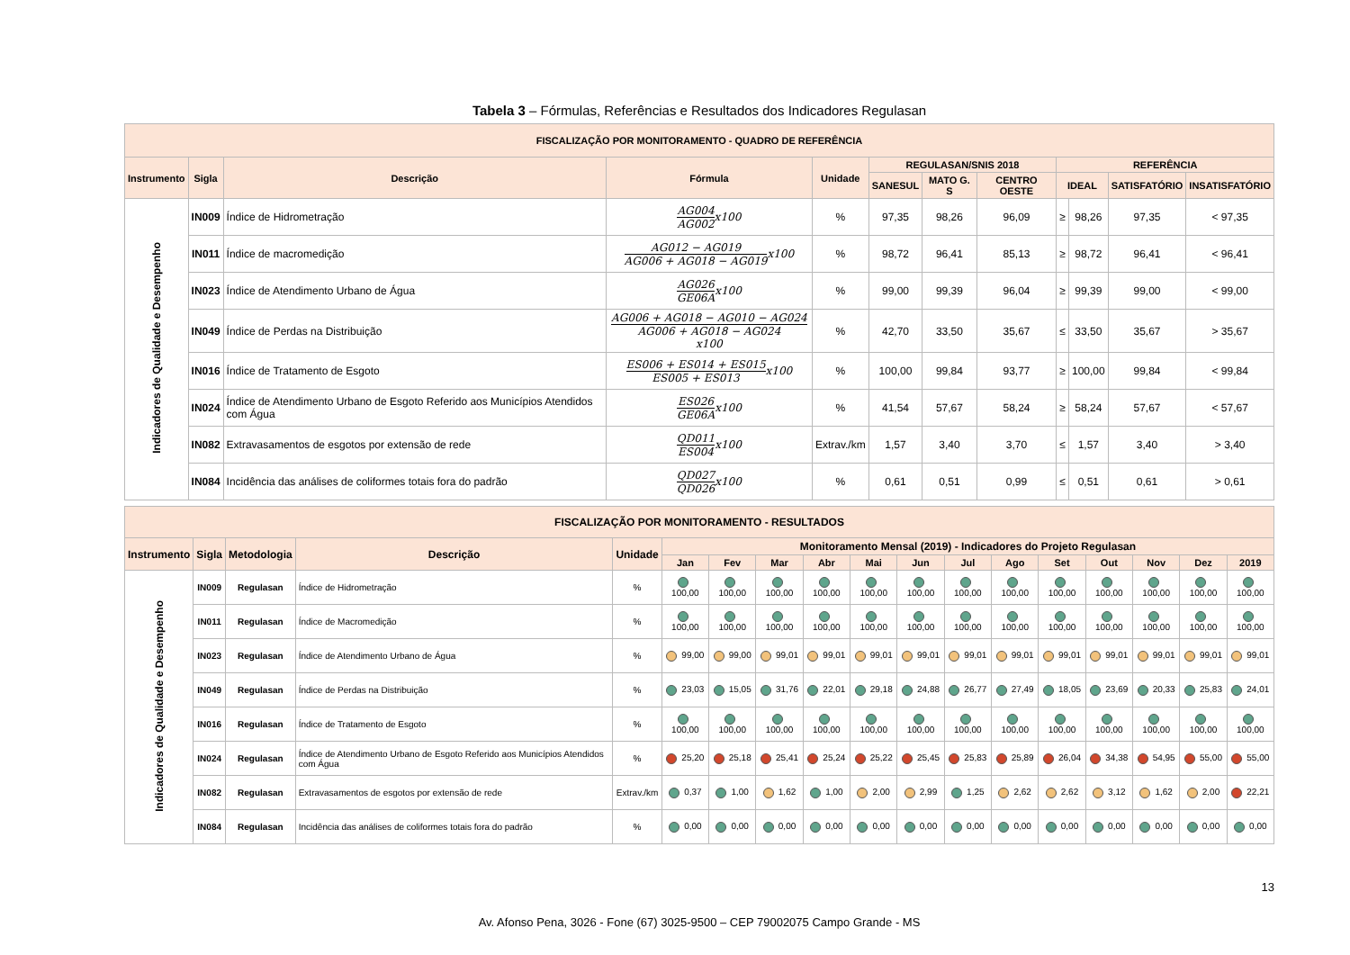Tabela 3 – Fórmulas, Referências e Resultados dos Indicadores Regulasan
| FISCALIZAÇÃO POR MONITORAMENTO - QUADRO DE REFERÊNCIA | | | | | | | | | | | |
| --- | --- | --- | --- | --- | --- | --- | --- | --- | --- | --- | --- |
| Instrumento | Sigla | Descrição | Fórmula | Unidade | REGULASAN/SNIS 2018 | | | REFERÊNCIA | | | |
| | | | | | SANESUL | MATO G. S | CENTRO OESTE | IDEAL | | SATISFATÓRIO | INSATISFATÓRIO |
| Indicadores de Qualidade e Desempenho | IN009 | Índice de Hidrometração | AG004 AG002 x100 | % | 97,35 | 98,26 | 96,09 | ≥ | 98,26 | 97,35 | < 97,35 |
| | IN011 | Índice de macromedição | AG012 − AG019 AG006 + AG018 − AG019 x100 | % | 98,72 | 96,41 | 85,13 | ≥ | 98,72 | 96,41 | < 96,41 |
| | IN023 | Índice de Atendimento Urbano de Água | AG026 GE06A x100 | % | 99,00 | 99,39 | 96,04 | ≥ | 99,39 | 99,00 | < 99,00 |
| | IN049 | Índice de Perdas na Distribuição | AG006 + AG018 − AG010 − AG024 AG006 + AG018 − AG024 x100 | % | 42,70 | 33,50 | 35,67 | ≤ | 33,50 | 35,67 | > 35,67 |
| | IN016 | Índice de Tratamento de Esgoto | ES006 + ES014 + ES015 ES005 + ES013 x100 | % | 100,00 | 99,84 | 93,77 | ≥ | 100,00 | 99,84 | < 99,84 |
| | IN024 | Índice de Atendimento Urbano de Esgoto Referido aos Municípios Atendidos com Água | ES026 GE06A x100 | % | 41,54 | 57,67 | 58,24 | ≥ | 58,24 | 57,67 | < 57,67 |
| | IN082 | Extravasamentos de esgotos por extensão de rede | QD011 ES004 x100 | Extrav./km | 1,57 | 3,40 | 3,70 | ≤ | 1,57 | 3,40 | > 3,40 |
| | IN084 | Incidência das análises de coliformes totais fora do padrão | QD027 QD026 x100 | % | 0,61 | 0,51 | 0,99 | ≤ | 0,51 | 0,61 | > 0,61 |
| FISCALIZAÇÃO POR MONITORAMENTO - RESULTADOS | | | | | | | | | | | | | | | | | |
| --- | --- | --- | --- | --- | --- | --- | --- | --- | --- | --- | --- | --- | --- | --- | --- | --- | --- |
| Instrumento | Sigla | Metodologia | Descrição | Unidade | Monitoramento Mensal (2019) - Indicadores do Projeto Regulasan | | | | | | | | | | | | |
| | | | | | Jan | Fev | Mar | Abr | Mai | Jun | Jul | Ago | Set | Out | Nov | Dez | 2019 |
| Indicadores de Qualidade e Desempenho | IN009 | Regulasan | Índice de Hidrometração | % | 100,00 | 100,00 | 100,00 | 100,00 | 100,00 | 100,00 | 100,00 | 100,00 | 100,00 | 100,00 | 100,00 | 100,00 | 100,00 |
| | IN011 | Regulasan | Índice de Macromedição | % | 100,00 | 100,00 | 100,00 | 100,00 | 100,00 | 100,00 | 100,00 | 100,00 | 100,00 | 100,00 | 100,00 | 100,00 | 100,00 |
| | IN023 | Regulasan | Índice de Atendimento Urbano de Água | % | 99,00 | 99,00 | 99,01 | 99,01 | 99,01 | 99,01 | 99,01 | 99,01 | 99,01 | 99,01 | 99,01 | 99,01 | 99,01 |
| | IN049 | Regulasan | Índice de Perdas na Distribuição | % | 23,03 | 15,05 | 31,76 | 22,01 | 29,18 | 24,88 | 26,77 | 27,49 | 18,05 | 23,69 | 20,33 | 25,83 | 24,01 |
| | IN016 | Regulasan | Índice de Tratamento de Esgoto | % | 100,00 | 100,00 | 100,00 | 100,00 | 100,00 | 100,00 | 100,00 | 100,00 | 100,00 | 100,00 | 100,00 | 100,00 | 100,00 |
| | IN024 | Regulasan | Índice de Atendimento Urbano de Esgoto Referido aos Municípios Atendidos com Água | % | 25,20 | 25,18 | 25,41 | 25,24 | 25,22 | 25,45 | 25,83 | 25,89 | 26,04 | 34,38 | 54,95 | 55,00 | 55,00 |
| | IN082 | Regulasan | Extravasamentos de esgotos por extensão de rede | Extrav./km | 0,37 | 1,00 | 1,62 | 1,00 | 2,00 | 2,99 | 1,25 | 2,62 | 2,62 | 3,12 | 1,62 | 2,00 | 22,21 |
| | IN084 | Regulasan | Incidência das análises de coliformes totais fora do padrão | % | 0,00 | 0,00 | 0,00 | 0,00 | 0,00 | 0,00 | 0,00 | 0,00 | 0,00 | 0,00 | 0,00 | 0,00 | 0,00 |
13
Av. Afonso Pena, 3026 - Fone (67) 3025-9500 – CEP 79002075 Campo Grande - MS